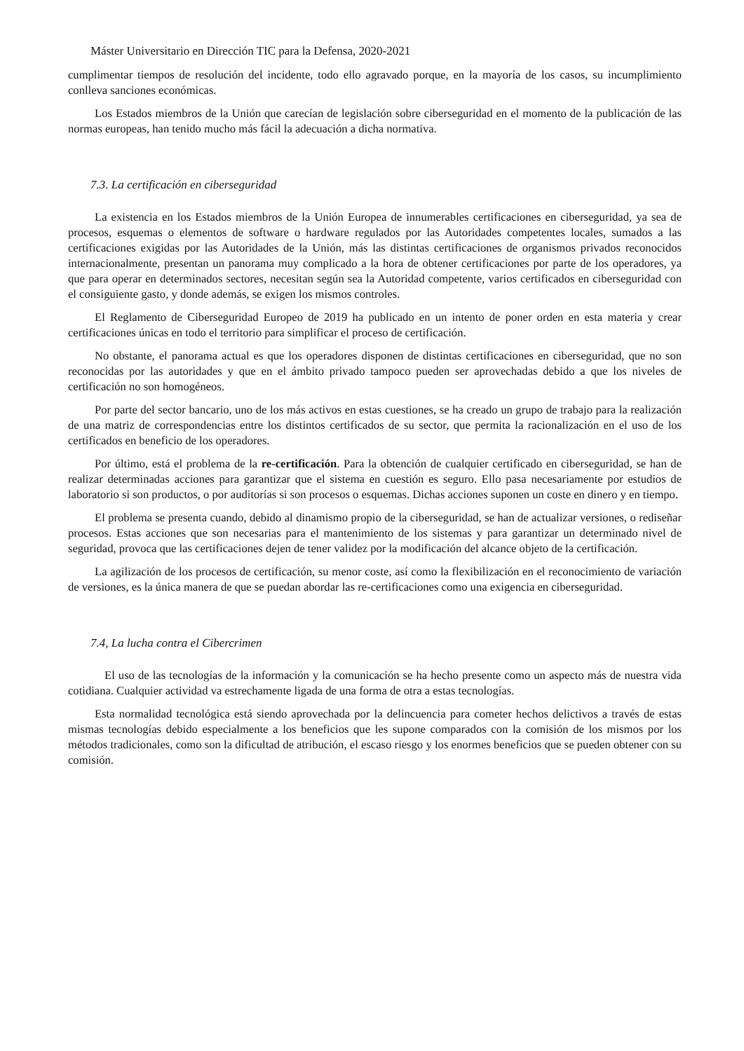Máster Universitario en Dirección TIC para la Defensa, 2020-2021
cumplimentar tiempos de resolución del incidente, todo ello agravado porque, en la mayoría de los casos, su incumplimiento conlleva sanciones económicas.
Los Estados miembros de la Unión que carecían de legislación sobre ciberseguridad en el momento de la publicación de las normas europeas, han tenido mucho más fácil la adecuación a dicha normativa.
7.3. La certificación en ciberseguridad
La existencia en los Estados miembros de la Unión Europea de innumerables certificaciones en ciberseguridad, ya sea de procesos, esquemas o elementos de software o hardware regulados por las Autoridades competentes locales, sumados a las certificaciones exigidas por las Autoridades de la Unión, más las distintas certificaciones de organismos privados reconocidos internacionalmente, presentan un panorama muy complicado a la hora de obtener certificaciones por parte de los operadores, ya que para operar en determinados sectores, necesitan según sea la Autoridad competente, varios certificados en ciberseguridad con el consiguiente gasto, y donde además, se exigen los mismos controles.
El Reglamento de Ciberseguridad Europeo de 2019 ha publicado en un intento de poner orden en esta materia y crear certificaciones únicas en todo el territorio para simplificar el proceso de certificación.
No obstante, el panorama actual es que los operadores disponen de distintas certificaciones en ciberseguridad, que no son reconocidas por las autoridades y que en el ámbito privado tampoco pueden ser aprovechadas debido a que los niveles de certificación no son homogéneos.
Por parte del sector bancario, uno de los más activos en estas cuestiones, se ha creado un grupo de trabajo para la realización de una matriz de correspondencias entre los distintos certificados de su sector, que permita la racionalización en el uso de los certificados en beneficio de los operadores.
Por último, está el problema de la re-certificación. Para la obtención de cualquier certificado en ciberseguridad, se han de realizar determinadas acciones para garantizar que el sistema en cuestión es seguro. Ello pasa necesariamente por estudios de laboratorio si son productos, o por auditorías si son procesos o esquemas. Dichas acciones suponen un coste en dinero y en tiempo.
El problema se presenta cuando, debido al dinamismo propio de la ciberseguridad, se han de actualizar versiones, o rediseñar procesos. Estas acciones que son necesarias para el mantenimiento de los sistemas y para garantizar un determinado nivel de seguridad, provoca que las certificaciones dejen de tener validez por la modificación del alcance objeto de la certificación.
La agilización de los procesos de certificación, su menor coste, así como la flexibilización en el reconocimiento de variación de versiones, es la única manera de que se puedan abordar las re-certificaciones como una exigencia en ciberseguridad.
7.4, La lucha contra el Cibercrimen
El uso de las tecnologías de la información y la comunicación se ha hecho presente como un aspecto más de nuestra vida cotidiana. Cualquier actividad va estrechamente ligada de una forma de otra a estas tecnologías.
Esta normalidad tecnológica está siendo aprovechada por la delincuencia para cometer hechos delictivos a través de estas mismas tecnologías debido especialmente a los beneficios que les supone comparados con la comisión de los mismos por los métodos tradicionales, como son la dificultad de atribución, el escaso riesgo y los enormes beneficios que se pueden obtener con su comisión.